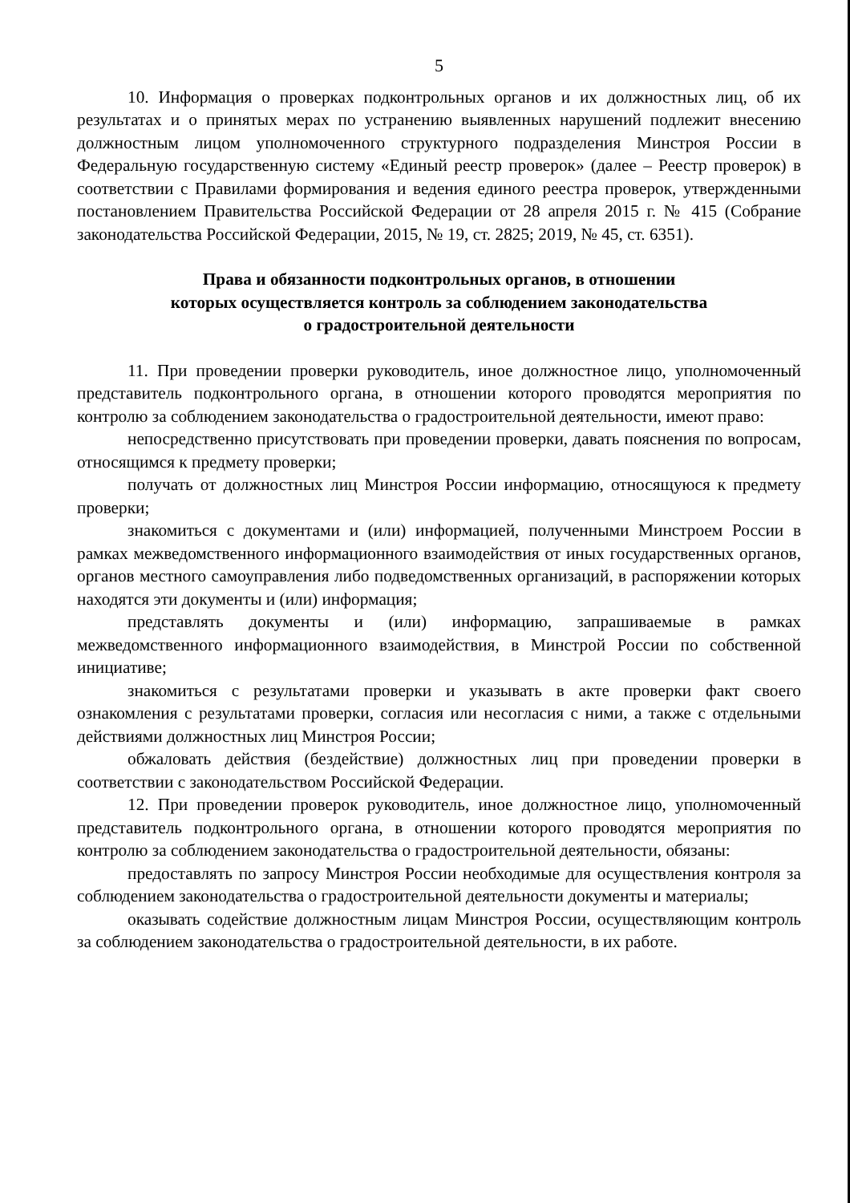5
10. Информация о проверках подконтрольных органов и их должностных лиц, об их результатах и о принятых мерах по устранению выявленных нарушений подлежит внесению должностным лицом уполномоченного структурного подразделения Минстроя России в Федеральную государственную систему «Единый реестр проверок» (далее – Реестр проверок) в соответствии с Правилами формирования и ведения единого реестра проверок, утвержденными постановлением Правительства Российской Федерации от 28 апреля 2015 г. № 415 (Собрание законодательства Российской Федерации, 2015, № 19, ст. 2825; 2019, № 45, ст. 6351).
Права и обязанности подконтрольных органов, в отношении
которых осуществляется контроль за соблюдением законодательства
о градостроительной деятельности
11. При проведении проверки руководитель, иное должностное лицо, уполномоченный представитель подконтрольного органа, в отношении которого проводятся мероприятия по контролю за соблюдением законодательства о градостроительной деятельности, имеют право:
непосредственно присутствовать при проведении проверки, давать пояснения по вопросам, относящимся к предмету проверки;
получать от должностных лиц Минстроя России информацию, относящуюся к предмету проверки;
знакомиться с документами и (или) информацией, полученными Минстроем России в рамках межведомственного информационного взаимодействия от иных государственных органов, органов местного самоуправления либо подведомственных организаций, в распоряжении которых находятся эти документы и (или) информация;
представлять документы и (или) информацию, запрашиваемые в рамках межведомственного информационного взаимодействия, в Минстрой России по собственной инициативе;
знакомиться с результатами проверки и указывать в акте проверки факт своего ознакомления с результатами проверки, согласия или несогласия с ними, а также с отдельными действиями должностных лиц Минстроя России;
обжаловать действия (бездействие) должностных лиц при проведении проверки в соответствии с законодательством Российской Федерации.
12. При проведении проверок руководитель, иное должностное лицо, уполномоченный представитель подконтрольного органа, в отношении которого проводятся мероприятия по контролю за соблюдением законодательства о градостроительной деятельности, обязаны:
предоставлять по запросу Минстроя России необходимые для осуществления контроля за соблюдением законодательства о градостроительной деятельности документы и материалы;
оказывать содействие должностным лицам Минстроя России, осуществляющим контроль за соблюдением законодательства о градостроительной деятельности, в их работе.